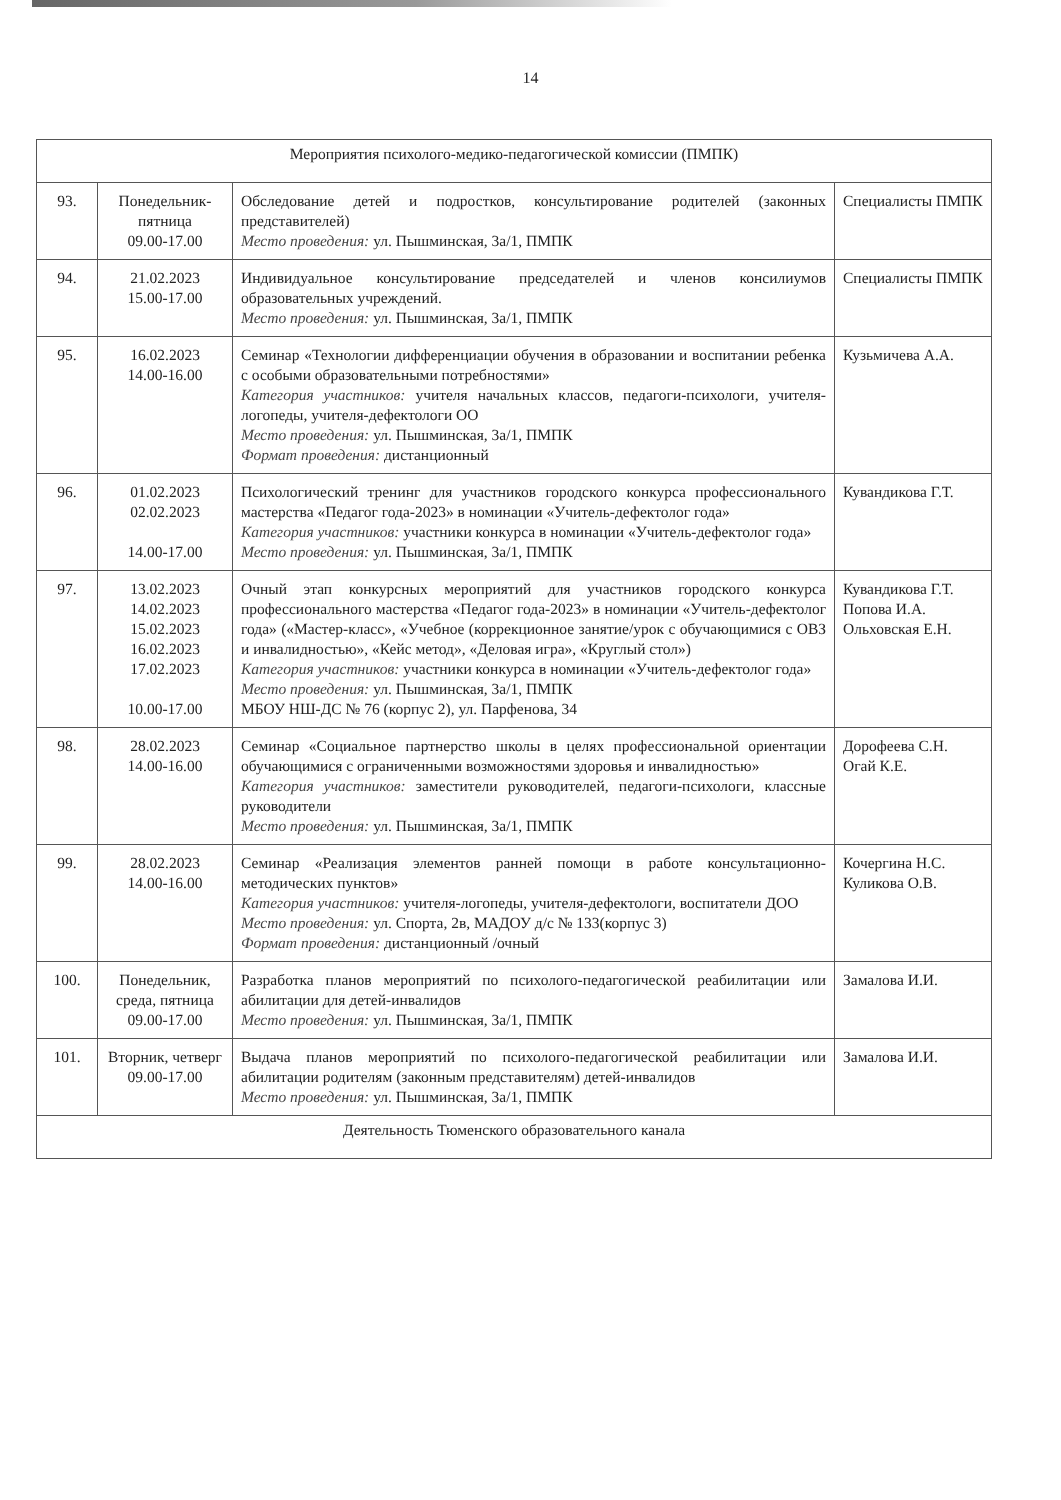14
| Мероприятия психолого-медико-педагогической комиссии (ПМПК) | | | |
| 93. | Понедельник-пятница 09.00-17.00 | Обследование детей и подростков, консультирование родителей (законных представителей) Место проведения: ул. Пышминская, 3а/1, ПМПК | Специалисты ПМПК |
| 94. | 21.02.2023 15.00-17.00 | Индивидуальное консультирование председателей и членов консилиумов образовательных учреждений. Место проведения: ул. Пышминская, 3а/1, ПМПК | Специалисты ПМПК |
| 95. | 16.02.2023 14.00-16.00 | Семинар «Технологии дифференциации обучения в образовании и воспитании ребенка с особыми образовательными потребностями» Категория участников: учителя начальных классов, педагоги-психологи, учителя-логопеды, учителя-дефектологи ОО Место проведения: ул. Пышминская, 3а/1, ПМПК Формат проведения: дистанционный | Кузьмичева А.А. |
| 96. | 01.02.2023 02.02.2023 14.00-17.00 | Психологический тренинг для участников городского конкурса профессионального мастерства «Педагог года-2023» в номинации «Учитель-дефектолог года» Категория участников: участники конкурса в номинации «Учитель-дефектолог года» Место проведения: ул. Пышминская, 3а/1, ПМПК | Кувандикова Г.Т. |
| 97. | 13.02.2023 14.02.2023 15.02.2023 16.02.2023 17.02.2023 10.00-17.00 | Очный этап конкурсных мероприятий для участников городского конкурса профессионального мастерства «Педагог года-2023» в номинации «Учитель-дефектолог года» («Мастер-класс», «Учебное (коррекционное занятие/урок с обучающимися с ОВЗ и инвалидностью», «Кейс метод», «Деловая игра», «Круглый стол») Категория участников: участники конкурса в номинации «Учитель-дефектолог года» Место проведения: ул. Пышминская, 3а/1, ПМПК МБОУ НШ-ДС № 76 (корпус 2), ул. Парфенова, 34 | Кувандикова Г.Т. Попова И.А. Ольховская Е.Н. |
| 98. | 28.02.2023 14.00-16.00 | Семинар «Социальное партнерство школы в целях профессиональной ориентации обучающимися с ограниченными возможностями здоровья и инвалидностью» Категория участников: заместители руководителей, педагоги-психологи, классные руководители Место проведения: ул. Пышминская, 3а/1, ПМПК | Дорофеева С.Н. Огай К.Е. |
| 99. | 28.02.2023 14.00-16.00 | Семинар «Реализация элементов ранней помощи в работе консультационно-методических пунктов» Категория участников: учителя-логопеды, учителя-дефектологи, воспитатели ДОО Место проведения: ул. Спорта, 2в, МАДОУ д/с № 133(корпус 3) Формат проведения: дистанционный /очный | Кочергина Н.С. Куликова О.В. |
| 100. | Понедельник, среда, пятница 09.00-17.00 | Разработка планов мероприятий по психолого-педагогической реабилитации или абилитации для детей-инвалидов Место проведения: ул. Пышминская, 3а/1, ПМПК | Замалова И.И. |
| 101. | Вторник, четверг 09.00-17.00 | Выдача планов мероприятий по психолого-педагогической реабилитации или абилитации родителям (законным представителям) детей-инвалидов Место проведения: ул. Пышминская, 3а/1, ПМПК | Замалова И.И. |
| Деятельность Тюменского образовательного канала | | | |